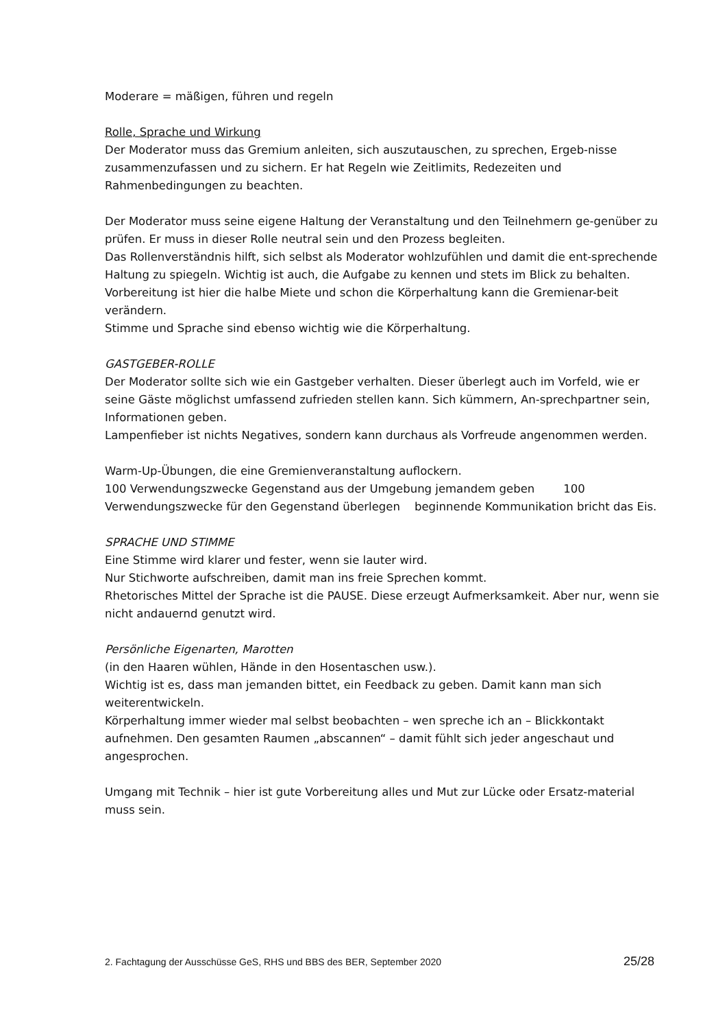Moderare = mäßigen, führen und regeln
Rolle, Sprache und Wirkung
Der Moderator muss das Gremium anleiten, sich auszutauschen, zu sprechen, Ergeb-nisse zusammenzufassen und zu sichern. Er hat Regeln wie Zeitlimits, Redezeiten und Rahmenbedingungen zu beachten.
Der Moderator muss seine eigene Haltung der Veranstaltung und den Teilnehmern ge-genüber zu prüfen. Er muss in dieser Rolle neutral sein und den Prozess begleiten.
Das Rollenverständnis hilft, sich selbst als Moderator wohlzufühlen und damit die ent-sprechende Haltung zu spiegeln. Wichtig ist auch, die Aufgabe zu kennen und stets im Blick zu behalten.
Vorbereitung ist hier die halbe Miete und schon die Körperhaltung kann die Gremienar-beit verändern.
Stimme und Sprache sind ebenso wichtig wie die Körperhaltung.
GASTGEBER-ROLLE
Der Moderator sollte sich wie ein Gastgeber verhalten. Dieser überlegt auch im Vorfeld, wie er seine Gäste möglichst umfassend zufrieden stellen kann. Sich kümmern, An-sprechpartner sein, Informationen geben.
Lampenfieber ist nichts Negatives, sondern kann durchaus als Vorfreude angenommen werden.
Warm-Up-Übungen, die eine Gremienveranstaltung auflockern.
100 Verwendungszwecke Gegenstand aus der Umgebung jemandem geben 100 Verwendungszwecke für den Gegenstand überlegen beginnende Kommunikation bricht das Eis.
SPRACHE UND STIMME
Eine Stimme wird klarer und fester, wenn sie lauter wird.
Nur Stichworte aufschreiben, damit man ins freie Sprechen kommt.
Rhetorisches Mittel der Sprache ist die PAUSE. Diese erzeugt Aufmerksamkeit. Aber nur, wenn sie nicht andauernd genutzt wird.
Persönliche Eigenarten, Marotten
(in den Haaren wühlen, Hände in den Hosentaschen usw.).
Wichtig ist es, dass man jemanden bittet, ein Feedback zu geben. Damit kann man sich weiterentwickeln.
Körperhaltung immer wieder mal selbst beobachten – wen spreche ich an – Blickkontakt aufnehmen. Den gesamten Raumen „abscannen“ – damit fühlt sich jeder angeschaut und angesprochen.
Umgang mit Technik – hier ist gute Vorbereitung alles und Mut zur Lücke oder Ersatz-material muss sein.
2. Fachtagung der Ausschüsse GeS, RHS und BBS des BER, September 2020 25/28